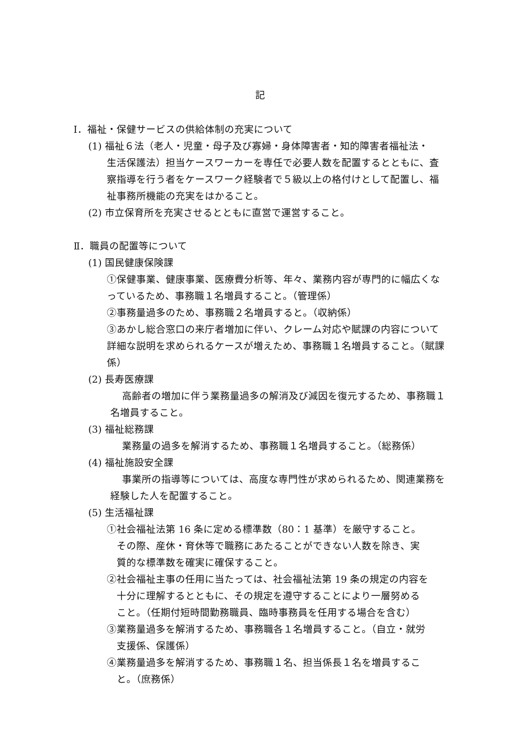記
Ⅰ．福祉・保健サービスの供給体制の充実について
(1) 福祉６法（老人・児童・母子及び寡婦・身体障害者・知的障害者福祉法・
生活保護法）担当ケースワーカーを専任で必要人数を配置するとともに、査察指導を行う者をケースワーク経験者で５級以上の格付けとして配置し、福祉事務所機能の充実をはかること。
(2) 市立保育所を充実させるとともに直営で運営すること。
Ⅱ．職員の配置等について
(1) 国民健康保険課
①保健事業、健康事業、医療費分析等、年々、業務内容が専門的に幅広くなっているため、事務職１名増員すること。（管理係）
②事務量過多のため、事務職２名増員すると。（収納係）
③あかし総合窓口の来庁者増加に伴い、クレーム対応や賦課の内容について詳細な説明を求められるケースが増えため、事務職１名増員すること。（賦課係）
(2) 長寿医療課
高齢者の増加に伴う業務量過多の解消及び減因を復元するため、事務職１名増員すること。
(3) 福祉総務課
業務量の過多を解消するため、事務職１名増員すること。（総務係）
(4) 福祉施設安全課
事業所の指導等については、高度な専門性が求められるため、関連業務を経験した人を配置すること。
(5) 生活福祉課
①社会福祉法第 16 条に定める標準数（80：1 基準）を厳守すること。
　その際、産休・育休等で職務にあたることができない人数を除き、実
　質的な標準数を確実に確保すること。
②社会福祉主事の任用に当たっては、社会福祉法第 19 条の規定の内容を
　十分に理解するとともに、その規定を遵守することにより一層努める
　こと。（任期付短時間勤務職員、臨時事務員を任用する場合を含む）
③業務量過多を解消するため、事務職各１名増員すること。（自立・就労
　支援係、保護係）
④業務量過多を解消するため、事務職１名、担当係長１名を増員するこ
　と。（庶務係）